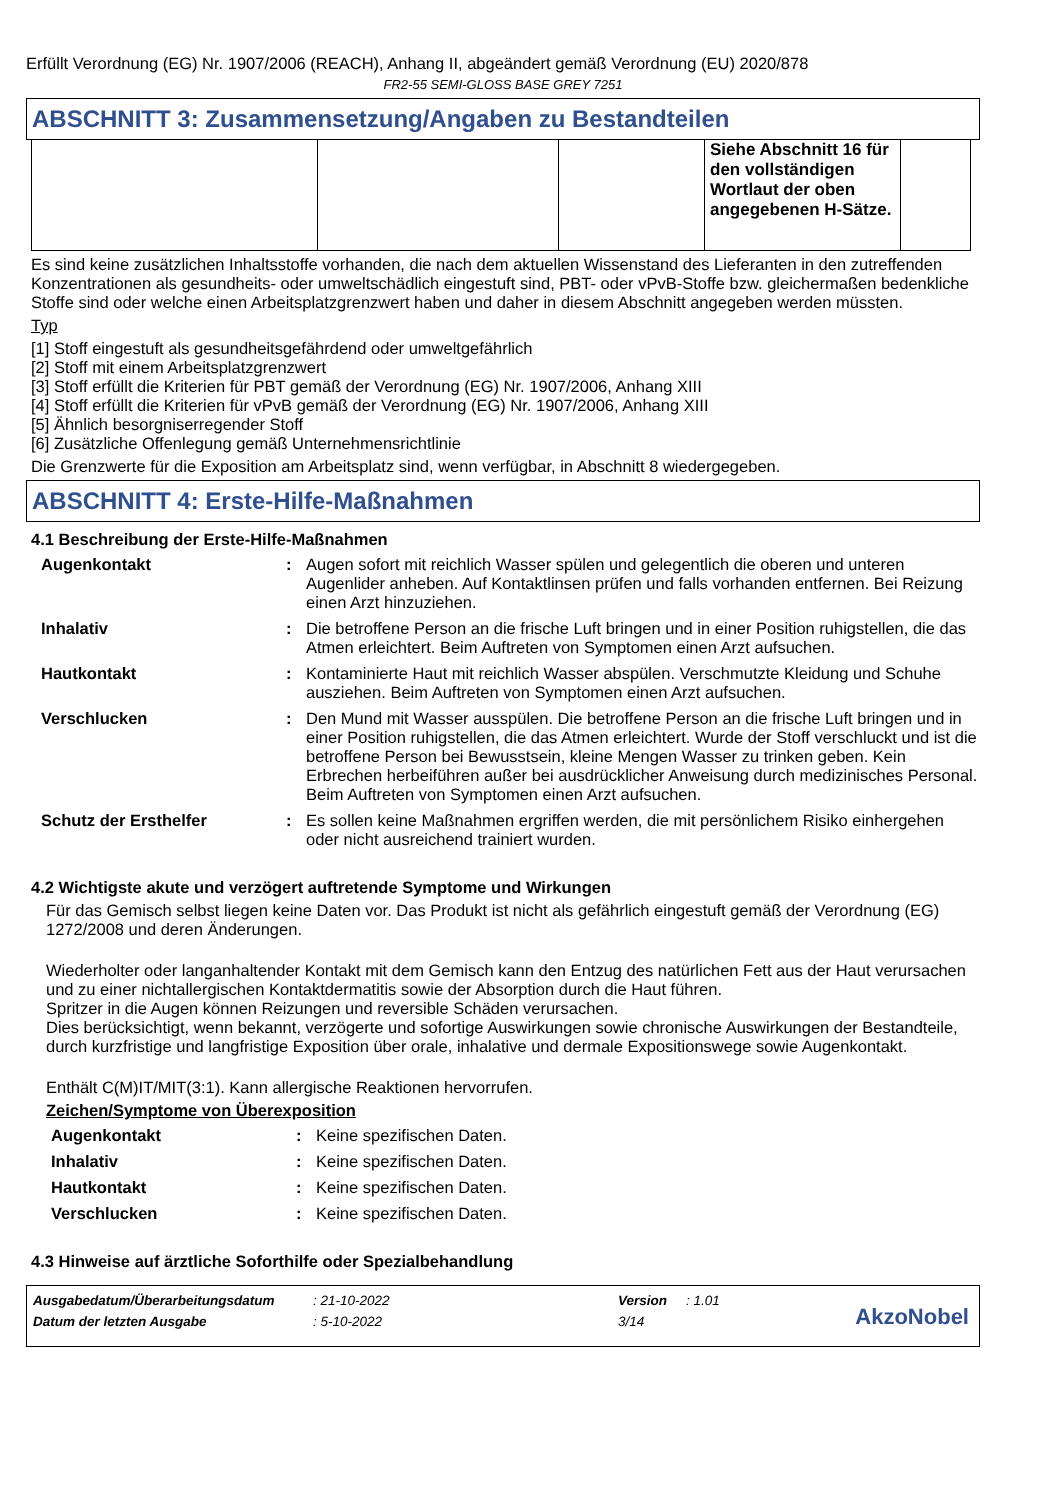Erfüllt Verordnung (EG) Nr. 1907/2006 (REACH), Anhang II, abgeändert gemäß Verordnung (EU) 2020/878
FR2-55 SEMI-GLOSS BASE GREY 7251
ABSCHNITT 3: Zusammensetzung/Angaben zu Bestandteilen
| | | | Siehe Abschnitt 16 für den vollständigen Wortlaut der oben angegebenen H-Sätze. | |
Es sind keine zusätzlichen Inhaltsstoffe vorhanden, die nach dem aktuellen Wissenstand des Lieferanten in den zutreffenden Konzentrationen als gesundheits- oder umweltschädlich eingestuft sind, PBT- oder vPvB-Stoffe bzw. gleichermaßen bedenkliche Stoffe sind oder welche einen Arbeitsplatzgrenzwert haben und daher in diesem Abschnitt angegeben werden müssten.
Typ
[1] Stoff eingestuft als gesundheitsgefährdend oder umweltgefährlich
[2] Stoff mit einem Arbeitsplatzgrenzwert
[3] Stoff erfüllt die Kriterien für PBT gemäß der Verordnung (EG) Nr. 1907/2006, Anhang XIII
[4] Stoff erfüllt die Kriterien für vPvB gemäß der Verordnung (EG) Nr. 1907/2006, Anhang XIII
[5] Ähnlich besorgniserregender Stoff
[6] Zusätzliche Offenlegung gemäß Unternehmensrichtlinie
Die Grenzwerte für die Exposition am Arbeitsplatz sind, wenn verfügbar, in Abschnitt 8 wiedergegeben.
ABSCHNITT 4: Erste-Hilfe-Maßnahmen
4.1 Beschreibung der Erste-Hilfe-Maßnahmen
| Augenkontakt | : | Augen sofort mit reichlich Wasser spülen und gelegentlich die oberen und unteren Augenlider anheben. Auf Kontaktlinsen prüfen und falls vorhanden entfernen. Bei Reizung einen Arzt hinzuziehen. |
| Inhalativ | : | Die betroffene Person an die frische Luft bringen und in einer Position ruhigstellen, die das Atmen erleichtert. Beim Auftreten von Symptomen einen Arzt aufsuchen. |
| Hautkontakt | : | Kontaminierte Haut mit reichlich Wasser abspülen. Verschmutzte Kleidung und Schuhe ausziehen. Beim Auftreten von Symptomen einen Arzt aufsuchen. |
| Verschlucken | : | Den Mund mit Wasser ausspülen. Die betroffene Person an die frische Luft bringen und in einer Position ruhigstellen, die das Atmen erleichtert. Wurde der Stoff verschluckt und ist die betroffene Person bei Bewusstsein, kleine Mengen Wasser zu trinken geben. Kein Erbrechen herbeiführen außer bei ausdrücklicher Anweisung durch medizinisches Personal. Beim Auftreten von Symptomen einen Arzt aufsuchen. |
| Schutz der Ersthelfer | : | Es sollen keine Maßnahmen ergriffen werden, die mit persönlichem Risiko einhergehen oder nicht ausreichend trainiert wurden. |
4.2 Wichtigste akute und verzögert auftretende Symptome und Wirkungen
Für das Gemisch selbst liegen keine Daten vor. Das Produkt ist nicht als gefährlich eingestuft gemäß der Verordnung (EG) 1272/2008 und deren Änderungen.
Wiederholter oder langanhaltender Kontakt mit dem Gemisch kann den Entzug des natürlichen Fett aus der Haut verursachen und zu einer nichtallergischen Kontaktdermatitis sowie der Absorption durch die Haut führen.
Spritzer in die Augen können Reizungen und reversible Schäden verursachen.
Dies berücksichtigt, wenn bekannt, verzögerte und sofortige Auswirkungen sowie chronische Auswirkungen der Bestandteile, durch kurzfristige und langfristige Exposition über orale, inhalative und dermale Expositionswege sowie Augenkontakt.
Enthält C(M)IT/MIT(3:1). Kann allergische Reaktionen hervorrufen.
Zeichen/Symptome von Überexposition
| Augenkontakt | : | Keine spezifischen Daten. |
| Inhalativ | : | Keine spezifischen Daten. |
| Hautkontakt | : | Keine spezifischen Daten. |
| Verschlucken | : | Keine spezifischen Daten. |
4.3 Hinweise auf ärztliche Soforthilfe oder Spezialbehandlung
| Ausgabedatum/Überarbeitungsdatum | : 21-10-2022 | Version | : 1.01 |
| Datum der letzten Ausgabe | : 5-10-2022 | 3/14 | |
AkzoNobel